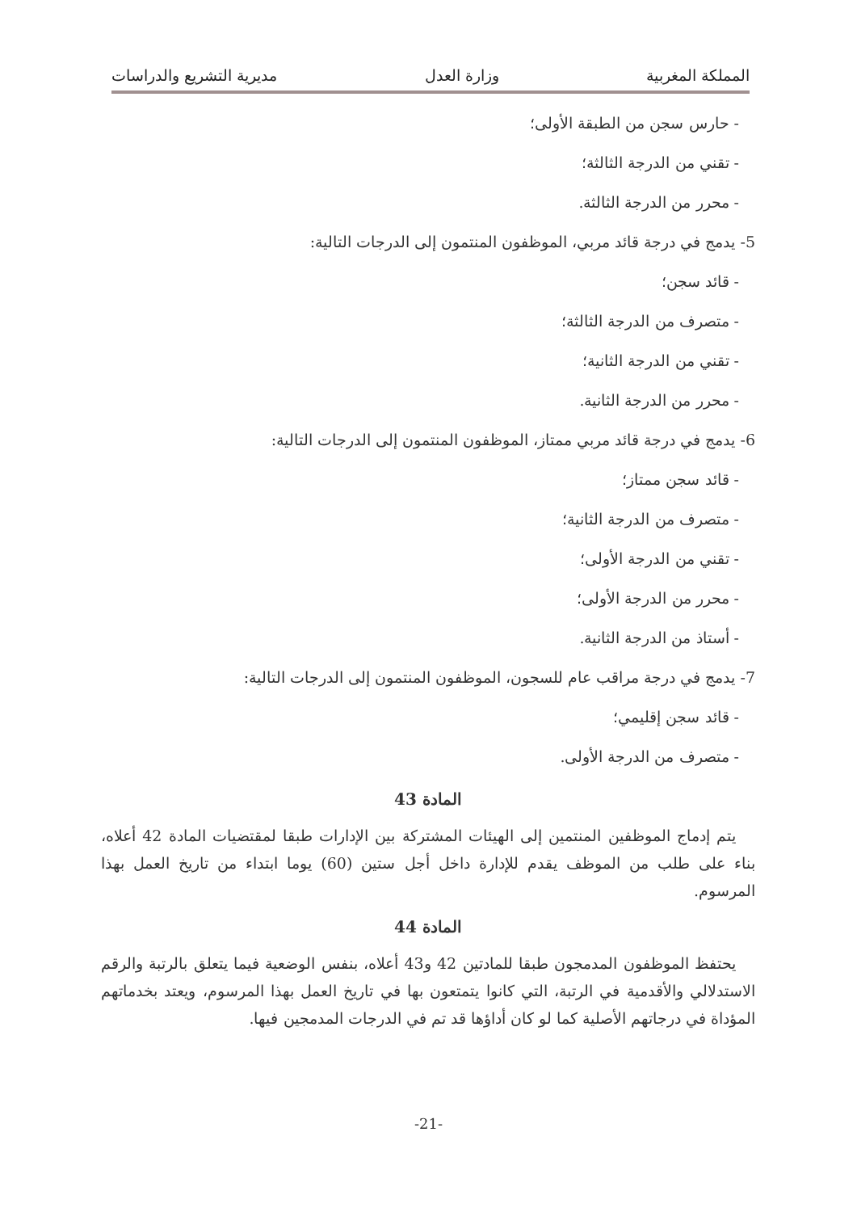المملكة المغربية وزارة العدل مديرية التشريع والدراسات
- حارس سجن من الطبقة الأولى؛
- تقني من الدرجة الثالثة؛
- محرر من الدرجة الثالثة.
5- يدمج في درجة قائد مربي، الموظفون المنتمون إلى الدرجات التالية:
- قائد سجن؛
- متصرف من الدرجة الثالثة؛
- تقني من الدرجة الثانية؛
- محرر من الدرجة الثانية.
6- يدمج في درجة قائد مربي ممتاز، الموظفون المنتمون إلى الدرجات التالية:
- قائد سجن ممتاز؛
- متصرف من الدرجة الثانية؛
- تقني من الدرجة الأولى؛
- محرر من الدرجة الأولى؛
- أستاذ من الدرجة الثانية.
7- يدمج في درجة مراقب عام للسجون، الموظفون المنتمون إلى الدرجات التالية:
- قائد سجن إقليمي؛
- متصرف من الدرجة الأولى.
المادة 43
يتم إدماج الموظفين المنتمين إلى الهيئات المشتركة بين الإدارات طبقا لمقتضيات المادة 42 أعلاه، بناء على طلب من الموظف يقدم للإدارة داخل أجل ستين (60) يوما ابتداء من تاريخ العمل بهذا المرسوم.
المادة 44
يحتفظ الموظفون المدمجون طبقا للمادتين 42 و43 أعلاه، بنفس الوضعية فيما يتعلق بالرتبة والرقم الاستدلالي والأقدمية في الرتبة، التي كانوا يتمتعون بها في تاريخ العمل بهذا المرسوم، ويعتد بخدماتهم المؤداة في درجاتهم الأصلية كما لو كان أداؤها قد تم في الدرجات المدمجين فيها.
-21-